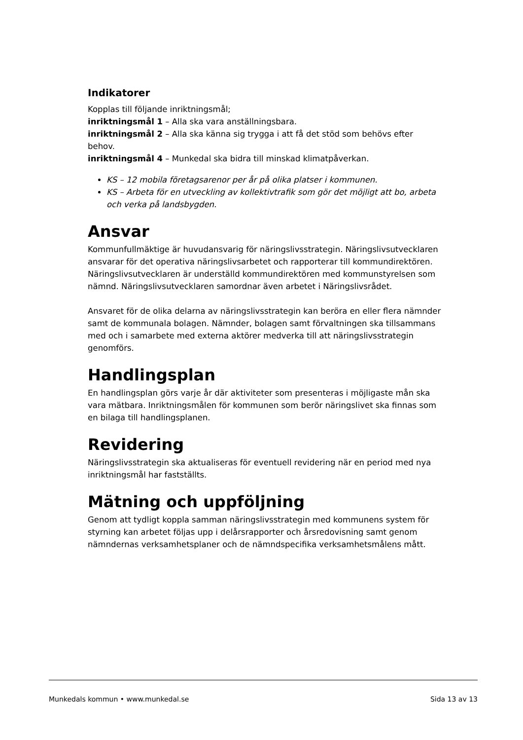Indikatorer
Kopplas till följande inriktningsmål;
inriktningsmål 1 – Alla ska vara anställningsbara.
inriktningsmål 2 – Alla ska känna sig trygga i att få det stöd som behövs efter behov.
inriktningsmål 4 – Munkedal ska bidra till minskad klimatpåverkan.
KS – 12 mobila företagsarenor per år på olika platser i kommunen.
KS – Arbeta för en utveckling av kollektivtrafik som gör det möjligt att bo, arbeta och verka på landsbygden.
Ansvar
Kommunfullmäktige är huvudansvarig för näringslivsstrategin. Näringslivsutvecklaren ansvarar för det operativa näringslivsarbetet och rapporterar till kommundirektören. Näringslivsutvecklaren är underställd kommundirektören med kommunstyrelsen som nämnd. Näringslivsutvecklaren samordnar även arbetet i Näringslivsrådet.
Ansvaret för de olika delarna av näringslivsstrategin kan beröra en eller flera nämnder samt de kommunala bolagen. Nämnder, bolagen samt förvaltningen ska tillsammans med och i samarbete med externa aktörer medverka till att näringslivsstrategin genomförs.
Handlingsplan
En handlingsplan görs varje år där aktiviteter som presenteras i möjligaste mån ska vara mätbara. Inriktningsmålen för kommunen som berör näringslivet ska finnas som en bilaga till handlingsplanen.
Revidering
Näringslivsstrategin ska aktualiseras för eventuell revidering när en period med nya inriktningsmål har fastställts.
Mätning och uppföljning
Genom att tydligt koppla samman näringslivsstrategin med kommunens system för styrning kan arbetet följas upp i delårsrapporter och årsredovisning samt genom nämndernas verksamhetsplaner och de nämndspecifika verksamhetsmålens mått.
Munkedals kommun • www.munkedal.se Sida 13 av 13